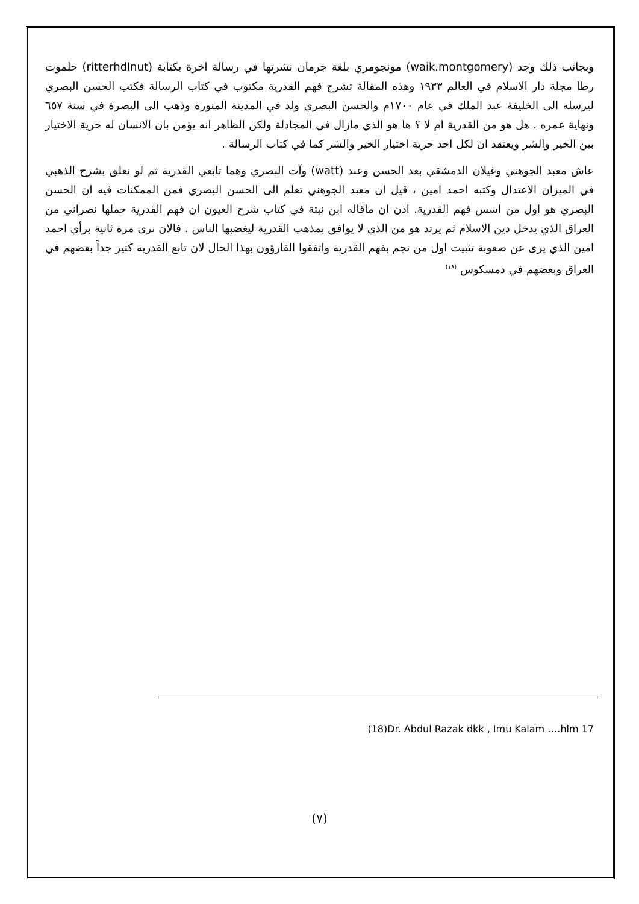وبجانب ذلك وجد (waik.montgomery) مونجومري بلغة جرمان نشرتها في رسالة اخرة بكتابة (ritterhdlnut) حلموت رطا مجلة دار الاسلام في العالم ١٩٣٣ وهذه المقالة تشرح فهم القدرية مكتوب في كتاب الرسالة فكتب الحسن البصري ليرسله الى الخليفة عبد الملك في عام ١٧٠٠م والحسن البصري ولد في المدينة المنورة وذهب الى البصرة في سنة ٦٥٧ ونهاية عمره . هل هو من القدرية ام لا ؟ ها هو الذي مازال في المجادلة ولكن الظاهر انه يؤمن بان الانسان له حرية الاختيار بين الخير والشر ويعتقد ان لكل احد حرية اختيار الخير والشر كما في كتاب الرسالة .
عاش معبد الجوهني وغيلان الدمشقي بعد الحسن وعند (watt) وآت البصري وهما تابعي القدرية ثم لو نعلق بشرح الذهبي في الميزان الاعتدال وكتبه احمد امين ، قيل ان معبد الجوهني تعلم الى الحسن البصري فمن الممكنات فيه ان الحسن البصري هو اول من اسس فهم القدرية. اذن ان ماقاله ابن نبتة في كتاب شرح العيون ان فهم القدرية حملها نصراني من العراق الذي يدخل دين الاسلام ثم يرتد هو من الذي لا يوافق بمذهب القدرية ليغضبها الناس . فالان نرى مرة ثانية برأي احمد امين الذي يرى عن صعوبة تثبيت اول من نجم بفهم القدرية واتفقوا القارؤون بهذا الحال لان تابع القدرية كثير جداً بعضهم في العراق وبعضهم في دمسكوس <sup>(١٨)</sup>
(18)Dr. Abdul Razak dkk , Imu Kalam ….hlm 17
(٧)